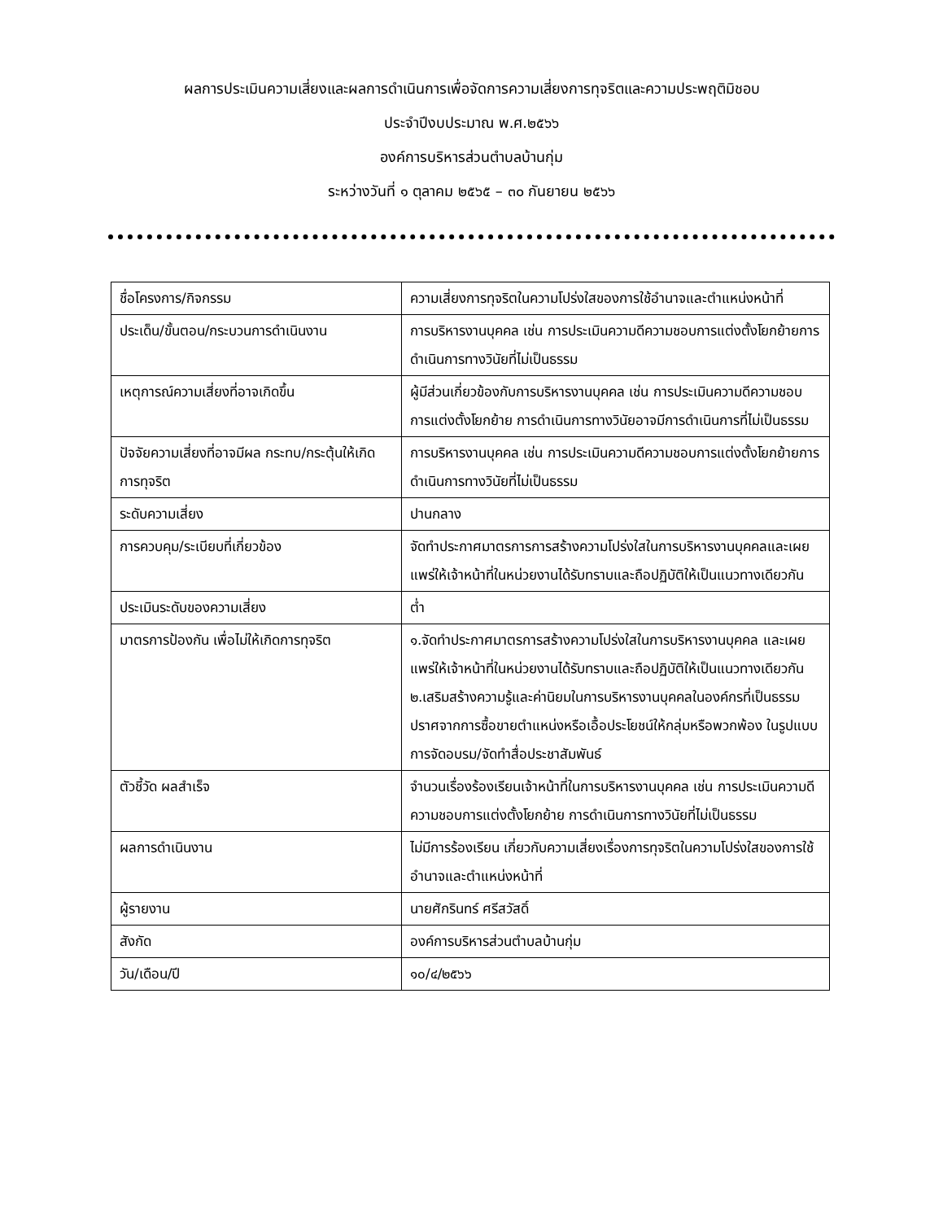ผลการประเมินความเสี่ยงและผลการดำเนินการเพื่อจัดการความเสี่ยงการทุจริตและความประพฤติมิชอบ
ประจำปีงบประมาณ พ.ศ.๒๕๖๖
องค์การบริหารส่วนตำบลบ้านกุ่ม
ระหว่างวันที่ ๑ ตุลาคม ๒๕๖๕ – ๓๐ กันยายน ๒๕๖๖
| ชื่อโครงการ/กิจกรรม | ความเสี่ยงการทุจริตในความโปร่งใสของการใช้อำนาจและตำแหน่งหน้าที่ |
| ประเด็น/ขั้นตอน/กระบวนการดำเนินงาน | การบริหารงานบุคคล เช่น การประเมินความดีความชอบการแต่งตั้งโยกย้ายการดำเนินการทางวินัยที่ไม่เป็นธรรม |
| เหตุการณ์ความเสี่ยงที่อาจเกิดขึ้น | ผู้มีส่วนเกี่ยวข้องกับการบริหารงานบุคคล เช่น การประเมินความดีความชอบการแต่งตั้งโยกย้าย การดำเนินการทางวินัยอาจมีการดำเนินการที่ไม่เป็นธรรม |
| ปัจจัยความเสี่ยงที่อาจมีผล กระทบ/กระตุ้นให้เกิดการทุจริต | การบริหารงานบุคคล เช่น การประเมินความดีความชอบการแต่งตั้งโยกย้ายการดำเนินการทางวินัยที่ไม่เป็นธรรม |
| ระดับความเสี่ยง | ปานกลาง |
| การควบคุม/ระเบียบที่เกี่ยวข้อง | จัดทำประกาศมาตรการการสร้างความโปร่งใสในการบริหารงานบุคคลและเผยแพร่ให้เจ้าหน้าที่ในหน่วยงานได้รับทราบและถือปฏิบัติให้เป็นแนวทางเดียวกัน |
| ประเมินระดับของความเสี่ยง | ต่ำ |
| มาตรการป้องกัน เพื่อไม่ให้เกิดการทุจริต | ๑.จัดทำประกาศมาตรการสร้างความโปร่งใสในการบริหารงานบุคคล และเผยแพร่ให้เจ้าหน้าที่ในหน่วยงานได้รับทราบและถือปฏิบัติให้เป็นแนวทางเดียวกัน ๒.เสริมสร้างความรู้และค่านิยมในการบริหารงานบุคคลในองค์กรที่เป็นธรรมปราศจากการซื้อขายตำแหน่งหรือเอื้อประโยชน์ให้กลุ่มหรือพวกพ้อง ในรูปแบบการจัดอบรม/จัดทำสื่อประชาสัมพันธ์ |
| ตัวชี้วัด ผลสำเร็จ | จำนวนเรื่องร้องเรียนเจ้าหน้าที่ในการบริหารงานบุคคล เช่น การประเมินความดีความชอบการแต่งตั้งโยกย้าย การดำเนินการทางวินัยที่ไม่เป็นธรรม |
| ผลการดำเนินงาน | ไม่มีการร้องเรียน เกี่ยวกับความเสี่ยงเรื่องการทุจริตในความโปร่งใสของการใช้อำนาจและตำแหน่งหน้าที่ |
| ผู้รายงาน | นายศักรินทร์ ศรีสวัสดิ์ |
| สังกัด | องค์การบริหารส่วนตำบลบ้านกุ่ม |
| วัน/เดือน/ปี | ๑๐/๔/๒๕๖๖ |